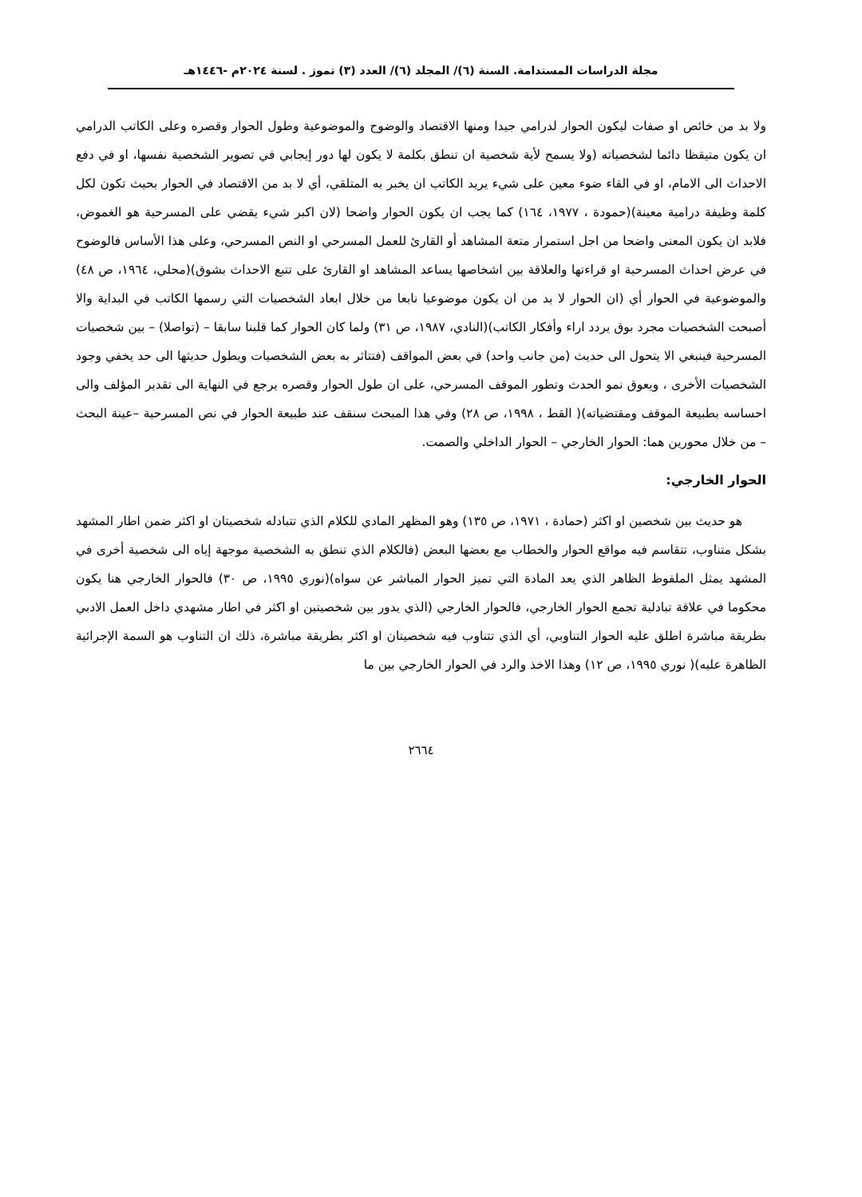مجلة الدراسات المستدامة. السنة (٦)/ المجلد (٦)/ العدد (٣) تموز . لسنة ٢٠٢٤م -١٤٤٦هـ
ولا بد من خائص او صفات ليكون الحوار لدرامي جيدا ومنها الاقتصاد والوضوح والموضوعية وطول الحوار وقصره وعلى الكاتب الدرامي ان يكون متيقظا دائما لشخصياته (ولا يسمح لأية شخصية ان تنطق بكلمة لا يكون لها دور إيجابي في تصوير الشخصية نفسها، او في دفع الاحداث الى الامام، او في القاء ضوء معين على شيء يريد الكاتب ان يخبر به المتلقي، أي لا بد من الاقتصاد في الحوار بحيث تكون لكل كلمة وظيفة درامية معينة)(حمودة ، ١٩٧٧، ١٦٤) كما يجب ان يكون الحوار واضحا (لان اكبر شيء يقضي على المسرحية هو الغموض، فلابد ان يكون المعنى واضحا من اجل استمرار متعة المشاهد أو القارئ للعمل المسرحي او النص المسرحي، وعلى هذا الأساس فالوضوح في عرض احداث المسرحية او قراءتها والعلاقة بين اشخاصها يساعد المشاهد او القارئ على تتبع الاحداث بشوق)(محلي، ١٩٦٤، ص ٤٨) والموضوعية في الحوار أي (ان الحوار لا بد من ان يكون موضوعيا نابعا من خلال ابعاد الشخصيات التي رسمها الكاتب في البداية والا أصبحت الشخصيات مجرد بوق يردد اراء وأفكار الكاتب)(النادي، ١٩٨٧، ص ٣١) ولما كان الحوار كما قلبنا سابقا – (تواصلا) – بين شخصيات المسرحية فينبغي الا يتحول الى حديث (من جانب واحد) في بعض المواقف (فتتاثر به بعض الشخصيات ويطول حديثها الى حد يخفي وجود الشخصيات الأخرى ، ويعوق نمو الحدث وتطور الموقف المسرحي، على ان طول الحوار وقصره يرجع في النهاية الى تقدير المؤلف والى احساسه بطبيعة الموقف ومقتضياته)( القط ، ١٩٩٨، ص ٢٨) وفي هذا المبحث سنقف عند طبيعة الحوار في نص المسرحية –عينة البحث – من خلال محورين هما: الحوار الخارجي – الحوار الداخلي والصمت.
الحوار الخارجي:
هو حديث بين شخصين او اكثر (حمادة ، ١٩٧١، ص ١٣٥) وهو المظهر المادي للكلام الذي تتبادله شخصيتان او اكثر ضمن اطار المشهد بشكل متناوب، تتقاسم فيه مواقع الحوار والخطاب مع بعضها البعض (فالكلام الذي تنطق به الشخصية موجهة إياه الى شخصية أخرى في المشهد يمثل الملفوظ الظاهر الذي يعد المادة التي تميز الحوار المباشر عن سواه)(نوري ١٩٩٥، ص ٣٠) فالحوار الخارجي هنا يكون محكوما في علاقة تبادلية تجمع الحوار الخارجي، فالحوار الخارجي (الذي يدور بين شخصيتين او اكثر في اطار مشهدي داخل العمل الادبي بطريقة مباشرة اطلق عليه الحوار التناوبي، أي الذي تتناوب فيه شخصيتان او اكثر بطريقة مباشرة، ذلك ان التناوب هو السمة الإجرائية الظاهرة عليه)( نوري ١٩٩٥، ص ١٢) وهذا الاخذ والرد في الحوار الخارجي بين ما
٢٦٦٤